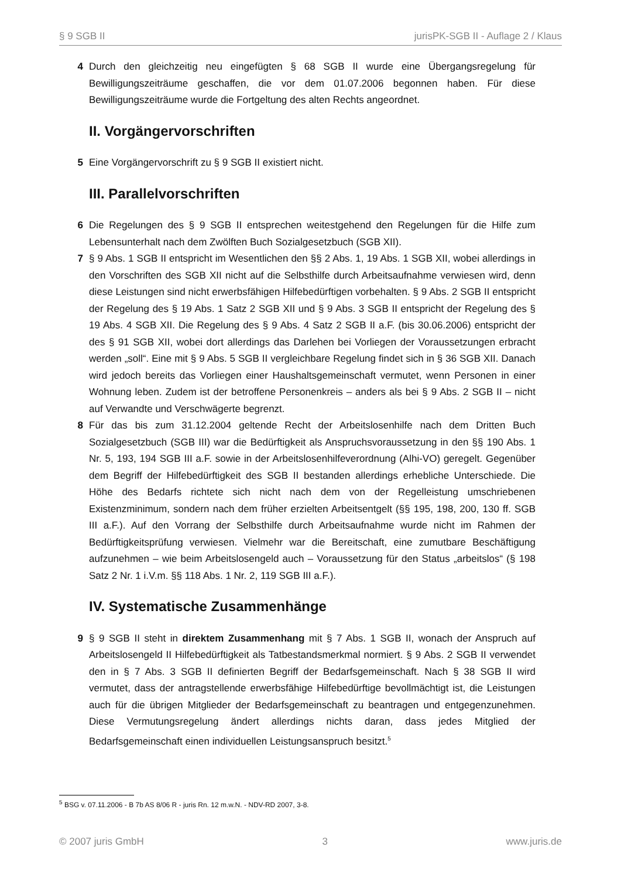§ 9 SGB II jurisPK-SGB II - Auflage 2 / Klaus
4 Durch den gleichzeitig neu eingefügten § 68 SGB II wurde eine Übergangsregelung für Bewilligungszeiträume geschaffen, die vor dem 01.07.2006 begonnen haben. Für diese Bewilligungszeiträume wurde die Fortgeltung des alten Rechts angeordnet.
II. Vorgängervorschriften
5 Eine Vorgängervorschrift zu § 9 SGB II existiert nicht.
III. Parallelvorschriften
6 Die Regelungen des § 9 SGB II entsprechen weitestgehend den Regelungen für die Hilfe zum Lebensunterhalt nach dem Zwölften Buch Sozialgesetzbuch (SGB XII).
7 § 9 Abs. 1 SGB II entspricht im Wesentlichen den §§ 2 Abs. 1, 19 Abs. 1 SGB XII, wobei allerdings in den Vorschriften des SGB XII nicht auf die Selbsthilfe durch Arbeitsaufnahme verwiesen wird, denn diese Leistungen sind nicht erwerbsfähigen Hilfebedürftigen vorbehalten. § 9 Abs. 2 SGB II entspricht der Regelung des § 19 Abs. 1 Satz 2 SGB XII und § 9 Abs. 3 SGB II entspricht der Regelung des § 19 Abs. 4 SGB XII. Die Regelung des § 9 Abs. 4 Satz 2 SGB II a.F. (bis 30.06.2006) entspricht der des § 91 SGB XII, wobei dort allerdings das Darlehen bei Vorliegen der Voraussetzungen erbracht werden „soll“. Eine mit § 9 Abs. 5 SGB II vergleichbare Regelung findet sich in § 36 SGB XII. Danach wird jedoch bereits das Vorliegen einer Haushaltsgemeinschaft vermutet, wenn Personen in einer Wohnung leben. Zudem ist der betroffene Personenkreis – anders als bei § 9 Abs. 2 SGB II – nicht auf Verwandte und Verschwägerte begrenzt.
8 Für das bis zum 31.12.2004 geltende Recht der Arbeitslosenhilfe nach dem Dritten Buch Sozialgesetzbuch (SGB III) war die Bedürftigkeit als Anspruchsvoraussetzung in den §§ 190 Abs. 1 Nr. 5, 193, 194 SGB III a.F. sowie in der Arbeitslosenhilfeverordnung (Alhi-VO) geregelt. Gegenüber dem Begriff der Hilfebedürftigkeit des SGB II bestanden allerdings erhebliche Unterschiede. Die Höhe des Bedarfs richtete sich nicht nach dem von der Regelleistung umschriebenen Existenzminimum, sondern nach dem früher erzielten Arbeitsentgelt (§§ 195, 198, 200, 130 ff. SGB III a.F.). Auf den Vorrang der Selbsthilfe durch Arbeitsaufnahme wurde nicht im Rahmen der Bedürftigkeitsprüfung verwiesen. Vielmehr war die Bereitschaft, eine zumutbare Beschäftigung aufzunehmen – wie beim Arbeitslosengeld auch – Voraussetzung für den Status „arbeitslos“ (§ 198 Satz 2 Nr. 1 i.V.m. §§ 118 Abs. 1 Nr. 2, 119 SGB III a.F.).
IV. Systematische Zusammenhänge
9 § 9 SGB II steht in direktem Zusammenhang mit § 7 Abs. 1 SGB II, wonach der Anspruch auf Arbeitslosengeld II Hilfebedürftigkeit als Tatbestandsmerkmal normiert. § 9 Abs. 2 SGB II verwendet den in § 7 Abs. 3 SGB II definierten Begriff der Bedarfsgemeinschaft. Nach § 38 SGB II wird vermutet, dass der antragstellende erwerbsfähige Hilfebedürftige bevollmächtigt ist, die Leistungen auch für die übrigen Mitglieder der Bedarfsgemeinschaft zu beantragen und entgegenzunehmen. Diese Vermutungsregelung ändert allerdings nichts daran, dass jedes Mitglied der Bedarfsgemeinschaft einen individuellen Leistungsanspruch besitzt.<sup>5</sup>
<sup>5</sup> BSG v. 07.11.2006 - B 7b AS 8/06 R - juris Rn. 12 m.w.N. - NDV-RD 2007, 3-8.
© 2007 juris GmbH 3 www.juris.de